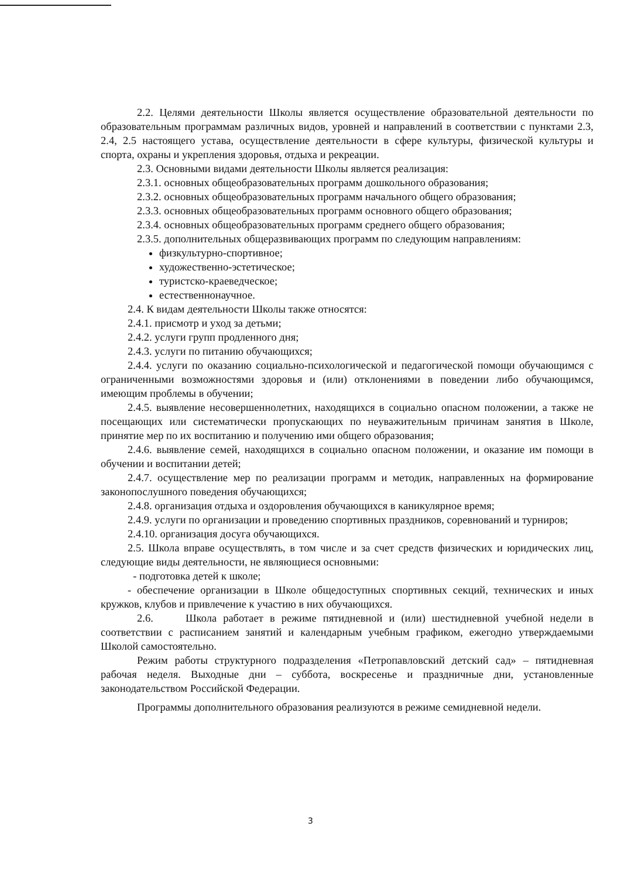2.2. Целями деятельности Школы является осуществление образовательной деятельности по образовательным программам различных видов, уровней и направлений в соответствии с пунктами 2.3, 2.4, 2.5 настоящего устава, осуществление деятельности в сфере культуры, физической культуры и спорта, охраны и укрепления здоровья, отдыха и рекреации.
2.3. Основными видами деятельности Школы является реализация:
2.3.1. основных общеобразовательных программ дошкольного образования;
2.3.2. основных общеобразовательных программ начального общего образования;
2.3.3. основных общеобразовательных программ основного общего образования;
2.3.4. основных общеобразовательных программ среднего общего образования;
2.3.5. дополнительных общеразвивающих программ по следующим направлениям:
физкультурно-спортивное;
художественно-эстетическое;
туристско-краеведческое;
естественнонаучное.
2.4. К видам деятельности Школы также относятся:
2.4.1. присмотр и уход за детьми;
2.4.2. услуги групп продленного дня;
2.4.3. услуги по питанию обучающихся;
2.4.4. услуги по оказанию социально-психологической и педагогической помощи обучающимся с ограниченными возможностями здоровья и (или) отклонениями в поведении либо обучающимся, имеющим проблемы в обучении;
2.4.5. выявление несовершеннолетних, находящихся в социально опасном положении, а также не посещающих или систематически пропускающих по неуважительным причинам занятия в Школе, принятие мер по их воспитанию и получению ими общего образования;
2.4.6. выявление семей, находящихся в социально опасном положении, и оказание им помощи в обучении и воспитании детей;
2.4.7. осуществление мер по реализации программ и методик, направленных на формирование законопослушного поведения обучающихся;
2.4.8. организация отдыха и оздоровления обучающихся в каникулярное время;
2.4.9. услуги по организации и проведению спортивных праздников, соревнований и турниров;
2.4.10. организация досуга обучающихся.
2.5. Школа вправе осуществлять, в том числе и за счет средств физических и юридических лиц, следующие виды деятельности, не являющиеся основными:
- подготовка детей к школе;
- обеспечение организации в Школе общедоступных спортивных секций, технических и иных кружков, клубов и привлечение к участию в них обучающихся.
2.6. Школа работает в режиме пятидневной и (или) шестидневной учебной недели в соответствии с расписанием занятий и календарным учебным графиком, ежегодно утверждаемыми Школой самостоятельно.
Режим работы структурного подразделения «Петропавловский детский сад» – пятидневная рабочая неделя. Выходные дни – суббота, воскресенье и праздничные дни, установленные законодательством Российской Федерации.
Программы дополнительного образования реализуются в режиме семидневной недели.
3